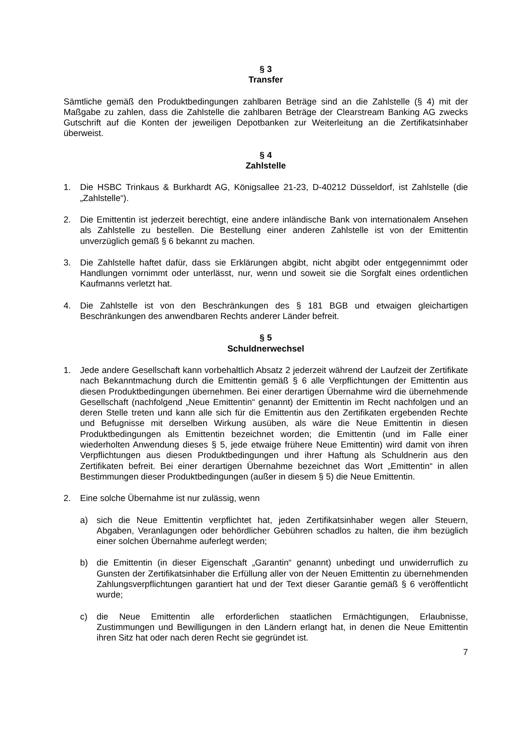§ 3
Transfer
Sämtliche gemäß den Produktbedingungen zahlbaren Beträge sind an die Zahlstelle (§ 4) mit der Maßgabe zu zahlen, dass die Zahlstelle die zahlbaren Beträge der Clearstream Banking AG zwecks Gutschrift auf die Konten der jeweiligen Depotbanken zur Weiterleitung an die Zertifikatsinhaber überweist.
§ 4
Zahlstelle
1. Die HSBC Trinkaus & Burkhardt AG, Königsallee 21-23, D-40212 Düsseldorf, ist Zahl­stelle (die „Zahlstelle“).
2. Die Emittentin ist jederzeit berechtigt, eine andere inländische Bank von internationalem Ansehen als Zahlstelle zu bestellen. Die Bestellung einer anderen Zahlstelle ist von der Emittentin unverzüglich gemäß § 6 bekannt zu machen.
3. Die Zahlstelle haftet dafür, dass sie Erklärungen abgibt, nicht abgibt oder entgegennimmt oder Handlungen vornimmt oder unterlässt, nur, wenn und soweit sie die Sorgfalt eines ordentlichen Kaufmanns verletzt hat.
4. Die Zahlstelle ist von den Beschränkungen des § 181 BGB und etwaigen gleichartigen Beschränkungen des anwendbaren Rechts anderer Länder befreit.
§ 5
Schuldnerwechsel
1. Jede andere Gesellschaft kann vorbehaltlich Absatz 2 jederzeit während der Laufzeit der Zertifikate nach Bekanntmachung durch die Emittentin gemäß § 6 alle Verpflichtungen der Emittentin aus diesen Produktbedingungen übernehmen. Bei einer derartigen Über­nahme wird die übernehmende Gesellschaft (nachfolgend „Neue Emittentin“ genannt) der Emittentin im Recht nachfolgen und an deren Stelle treten und kann alle sich für die Emittentin aus den Zertifikaten ergebenden Rechte und Befugnisse mit derselben Wirkung ausüben, als wäre die Neue Emittentin in diesen Produktbedingungen als Emittentin bezeichnet worden; die Emittentin (und im Falle einer wiederholten Anwendung dieses § 5, jede etwaige frühere Neue Emittentin) wird damit von ihren Verpflichtungen aus diesen Produktbedingungen und ihrer Haftung als Schuldnerin aus den Zertifikaten befreit. Bei einer derartigen Übernahme bezeichnet das Wort „Emittentin“ in allen Bestimmungen dieser Produktbedingungen (außer in diesem § 5) die Neue Emittentin.
2. Eine solche Übernahme ist nur zulässig, wenn
a) sich die Neue Emittentin verpflichtet hat, jeden Zertifikatsinhaber wegen aller Steuern, Abgaben, Veranlagungen oder behördlicher Gebühren schadlos zu halten, die ihm bezüglich einer solchen Übernahme auferlegt werden;
b) die Emittentin (in dieser Eigenschaft „Garantin“ genannt) unbedingt und unwider­ruflich zu Gunsten der Zertifikatsinhaber die Erfüllung aller von der Neuen Emittentin zu übernehmenden Zahlungsverpflichtungen garantiert hat und der Text dieser Garantie gemäß § 6 veröffentlicht wurde;
c) die Neue Emittentin alle erforderlichen staatlichen Ermächtigungen, Erlaubnisse, Zustimmungen und Bewilligungen in den Ländern erlangt hat, in denen die Neue Emittentin ihren Sitz hat oder nach deren Recht sie gegründet ist.
7